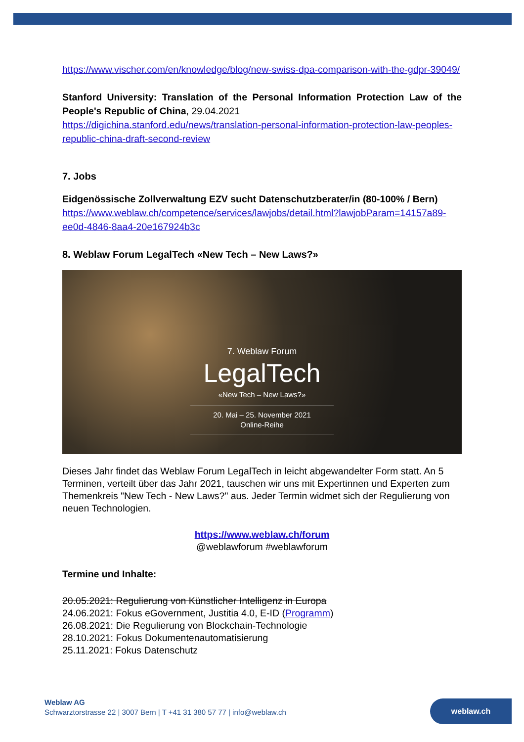https://www.vischer.com/en/knowledge/blog/new-swiss-dpa-comparison-with-the-gdpr-39049/
Stanford University: Translation of the Personal Information Protection Law of the People's Republic of China, 29.04.2021
https://digichina.stanford.edu/news/translation-personal-information-protection-law-peoples-republic-china-draft-second-review
7. Jobs
Eidgenössische Zollverwaltung EZV sucht Datenschutzberater/in (80-100% / Bern)
https://www.weblaw.ch/competence/services/lawjobs/detail.html?lawjobParam=14157a89-ee0d-4846-8aa4-20e167924b3c
8. Weblaw Forum LegalTech «New Tech – New Laws?»
7. Weblaw Forum
LegalTech
«New Tech – New Laws?»
20. Mai – 25. November 2021
Online-Reihe
Dieses Jahr findet das Weblaw Forum LegalTech in leicht abgewandelter Form statt. An 5 Terminen, verteilt über das Jahr 2021, tauschen wir uns mit Expertinnen und Experten zum Themenkreis "New Tech - New Laws?" aus. Jeder Termin widmet sich der Regulierung von neuen Technologien.
https://www.weblaw.ch/forum
@weblawforum #weblawforum
Termine und Inhalte:
20.05.2021: Regulierung von Künstlicher Intelligenz in Europa
24.06.2021: Fokus eGovernment, Justitia 4.0, E-ID (Programm)
26.08.2021: Die Regulierung von Blockchain-Technologie
28.10.2021: Fokus Dokumentenautomatisierung
25.11.2021: Fokus Datenschutz
Weblaw AG
Schwarztorstrasse 22 | 3007 Bern | T +41 31 380 57 77 | info@weblaw.ch
weblaw.ch